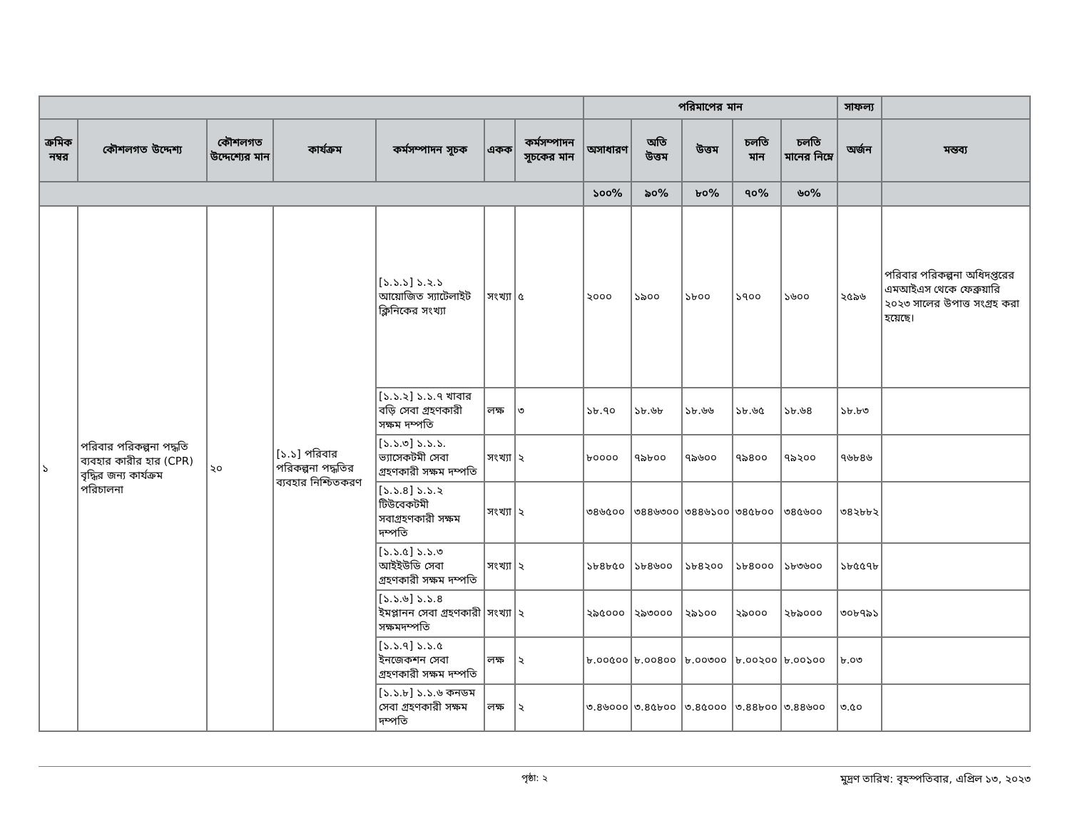| | | | | | | | পরিমাপের মান | | | | | সাফল্য | |
| --- | --- | --- | --- | --- | --- | --- | --- | --- | --- | --- | --- | --- | --- |
| ক্রমিক নম্বর | কৌশলগত উদ্দেশ্য | কৌশলগত উদ্দেশ্যের মান | কার্যক্রম | কর্মসম্পাদন সূচক | একক | কর্মসম্পাদন সূচকের মান | অসাধারণ | অতি উত্তম | উত্তম | চলতি মান | চলতি মানের নিম্নে | অর্জন | মন্তব্য |
| | | | | | | | ১০০% | ৯০% | ৮০% | ৭০% | ৬০% | | |
| ১ | পরিবার পরিকল্পনা পদ্ধতি ব্যবহার কারীর হার (CPR) বৃদ্ধির জন্য কার্যক্রম পরিচালনা | ২০ | [১.১] পরিবার পরিকল্পনা পদ্ধতির ব্যবহার নিশ্চিতকরণ | [১.১.১] ১.২.১ আয়োজিত স্যাটেলাইট ক্লিনিকের সংখ্যা | সংখ্যা | ৫ | ২০০০ | ১৯০০ | ১৮০০ | ১৭০০ | ১৬০০ | ২৫৯৬ | পরিবার পরিকল্পনা অধিদপ্তরের এমআইএস থেকে ফেব্রুয়ারি ২০২৩ সালের উপাত্ত সংগ্রহ করা হয়েছে। |
| | | | | [১.১.২] ১.১.৭ খাবার বড়ি সেবা গ্রহণকারী সক্ষম দম্পতি | লক্ষ | ৩ | ১৮.৭০ | ১৮.৬৮ | ১৮.৬৬ | ১৮.৬৫ | ১৮.৬৪ | ১৮.৮৩ | |
| | | | | [১.১.৩] ১.১.১. ভ্যাসেকটমী সেবা গ্রহণকারী সক্ষম দম্পতি | সংখ্যা | ২ | ৮০০০০ | ৭৯৮০০ | ৭৯৬০০ | ৭৯৪০০ | ৭৯২০০ | ৭৬৮৪৬ | |
| | | | | [১.১.৪] ১.১.২ টিউবেকটমী সবাগ্রহণকারী সক্ষম দম্পতি | সংখ্যা | ২ | ৩৪৬৫০০ | ৩৪৪৬৩০০ | ৩৪৪৬১০০ | ৩৪৫৮০০ | ৩৪৫৬০০ | ৩৪২৮৮২ | |
| | | | | [১.১.৫] ১.১.৩ আইইউডি সেবা গ্রহণকারী সক্ষম দম্পতি | সংখ্যা | ২ | ১৮৪৮৫০ | ১৮৪৬০০ | ১৮৪২০০ | ১৮৪০০০ | ১৮৩৬০০ | ১৮৫৫৭৮ | |
| | | | | [১.১.৬] ১.১.৪ ইমপ্লানন সেবা গ্রহণকারী সক্ষমদম্পতি | সংখ্যা | ২ | ২৯৫০০০ | ২৯৩০০০ | ২৯১০০ | ২৯০০০ | ২৮৯০০০ | ৩০৮৭৯১ | |
| | | | | [১.১.৭] ১.১.৫ ইনজেকশন সেবা গ্রহণকারী সক্ষম দম্পতি | লক্ষ | ২ | ৮.০০৫০০ | ৮.০০৪০০ | ৮.০০৩০০ | ৮.০০২০০ | ৮.০০১০০ | ৮.০৩ | |
| | | | | [১.১.৮] ১.১.৬ কনডম সেবা গ্রহণকারী সক্ষম দম্পতি | লক্ষ | ২ | ৩.৪৬০০০ | ৩.৪৫৮০০ | ৩.৪৫০০০ | ৩.৪৪৮০০ | ৩.৪৪৬০০ | ৩.৫০ | |
পৃষ্ঠা: ২ মুদ্রণ তারিখ: বৃহস্পতিবার, এপ্রিল ১৩, ২০২৩